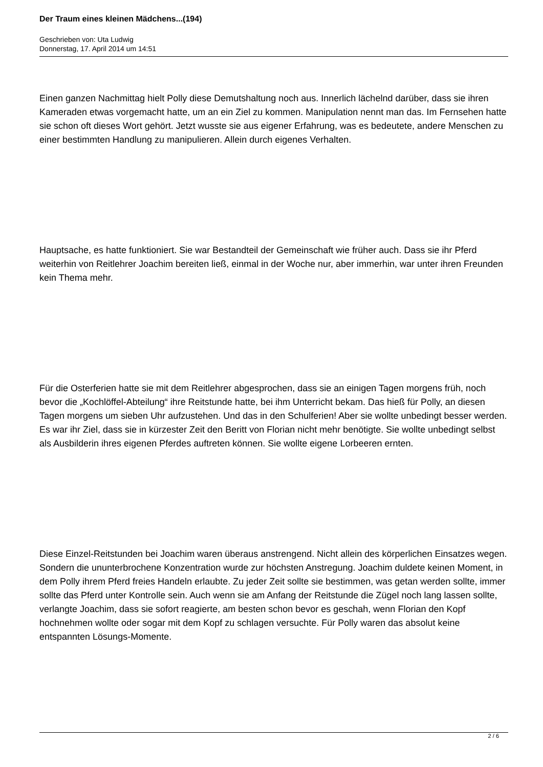Der Traum eines kleinen Mädchens...(194)
Geschrieben von: Uta Ludwig
Donnerstag, 17. April 2014 um 14:51
Einen ganzen Nachmittag hielt Polly diese Demutshaltung noch aus. Innerlich lächelnd darüber, dass sie ihren Kameraden etwas vorgemacht hatte, um an ein Ziel zu kommen. Manipulation nennt man das. Im Fernsehen hatte sie schon oft dieses Wort gehört. Jetzt wusste sie aus eigener Erfahrung, was es bedeutete, andere Menschen zu einer bestimmten Handlung zu manipulieren. Allein durch eigenes Verhalten.
Hauptsache, es hatte funktioniert. Sie war Bestandteil der Gemeinschaft wie früher auch. Dass sie ihr Pferd weiterhin von Reitlehrer Joachim bereiten ließ, einmal in der Woche nur, aber immerhin, war unter ihren Freunden kein Thema mehr.
Für die Osterferien hatte sie mit dem Reitlehrer abgesprochen, dass sie an einigen Tagen morgens früh, noch bevor die „Kochlöffel-Abteilung“ ihre Reitstunde hatte, bei ihm Unterricht bekam. Das hieß für Polly, an diesen Tagen morgens um sieben Uhr aufzustehen. Und das in den Schulferien! Aber sie wollte unbedingt besser werden. Es war ihr Ziel, dass sie in kürzester Zeit den Beritt von Florian nicht mehr benötigte. Sie wollte unbedingt selbst als Ausbilderin ihres eigenen Pferdes auftreten können. Sie wollte eigene Lorbeeren ernten.
Diese Einzel-Reitstunden bei Joachim waren überaus anstrengend. Nicht allein des körperlichen Einsatzes wegen. Sondern die ununterbrochene Konzentration wurde zur höchsten Anstregung. Joachim duldete keinen Moment, in dem Polly ihrem Pferd freies Handeln erlaubte. Zu jeder Zeit sollte sie bestimmen, was getan werden sollte, immer sollte das Pferd unter Kontrolle sein. Auch wenn sie am Anfang der Reitstunde die Zügel noch lang lassen sollte, verlangte Joachim, dass sie sofort reagierte, am besten schon bevor es geschah, wenn Florian den Kopf hochnehmen wollte oder sogar mit dem Kopf zu schlagen versuchte. Für Polly waren das absolut keine entspannten Lösungs-Momente.
2 / 6